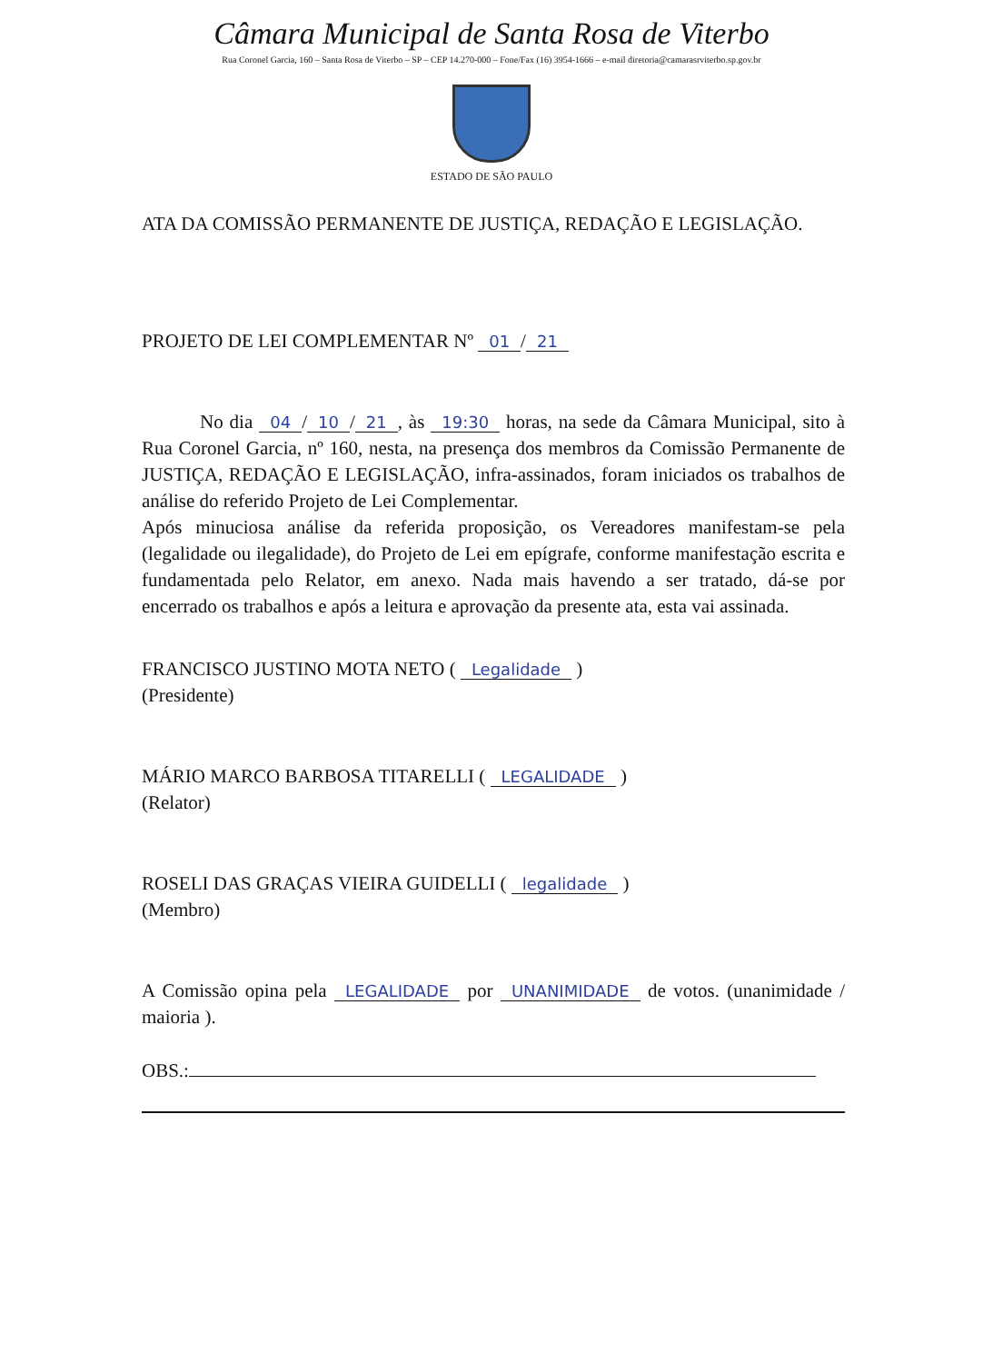Câmara Municipal de Santa Rosa de Viterbo
Rua Coronel Garcia, 160 – Santa Rosa de Viterbo – SP – CEP 14.270-000 – Fone/Fax (16) 3954-1666 – e-mail diretoria@camarasrviterbo.sp.gov.br
ESTADO DE SÃO PAULO
ATA DA COMISSÃO PERMANENTE DE JUSTIÇA, REDAÇÃO E LEGISLAÇÃO.
PROJETO DE LEI COMPLEMENTAR Nº 01 / 21
No dia 04 / 10 / 21, às 19:30 horas, na sede da Câmara Municipal, sito à Rua Coronel Garcia, nº 160, nesta, na presença dos membros da Comissão Permanente de JUSTIÇA, REDAÇÃO E LEGISLAÇÃO, infra-assinados, foram iniciados os trabalhos de análise do referido Projeto de Lei Complementar.
Após minuciosa análise da referida proposição, os Vereadores manifestam-se pela (legalidade ou ilegalidade), do Projeto de Lei em epígrafe, conforme manifestação escrita e fundamentada pelo Relator, em anexo. Nada mais havendo a ser tratado, dá-se por encerrado os trabalhos e após a leitura e aprovação da presente ata, esta vai assinada.
FRANCISCO JUSTINO MOTA NETO ( Legalidade )
(Presidente)
MÁRIO MARCO BARBOSA TITARELLI ( LEGALIDADE )
(Relator)
ROSELI DAS GRAÇAS VIEIRA GUIDELLI ( legalidade )
(Membro)
A Comissão opina pela LEGALIDADE por UNANIMIDADE de votos. (unanimidade / maioria ).
OBS.: